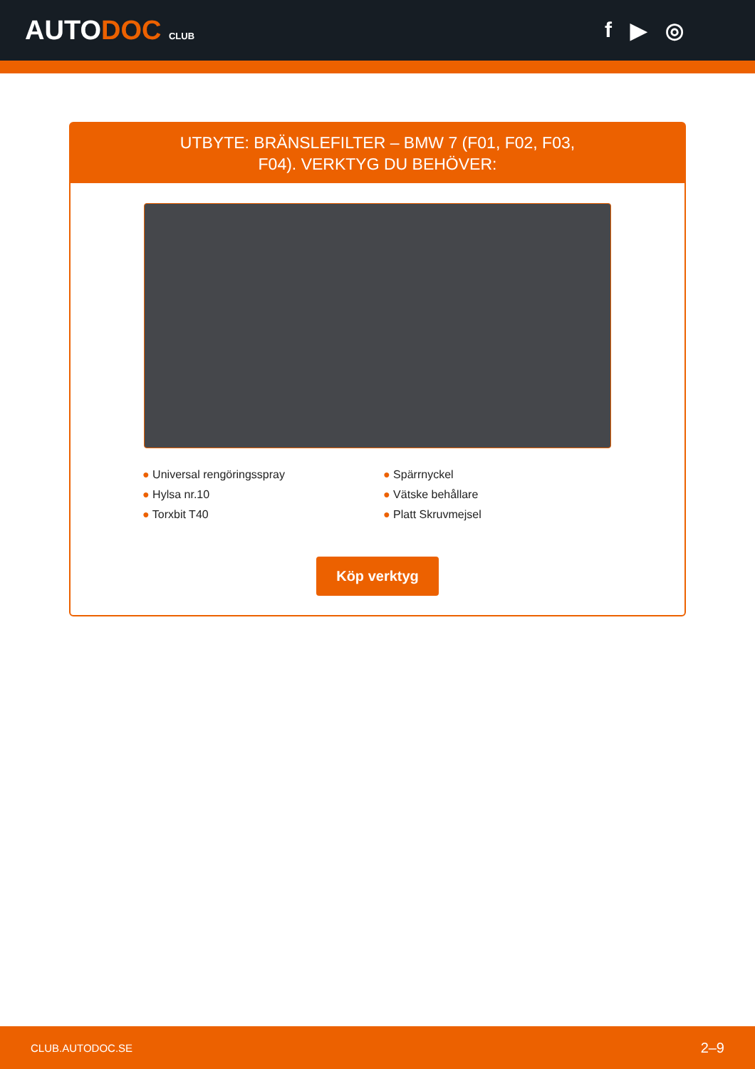AUTODOC CLUB
f ▶ ◎
UTBYTE: BRÄNSLEFILTER – BMW 7 (F01, F02, F03, F04). VERKTYG DU BEHÖVER:
● Universal rengöringsspray
● Hylsa nr.10
● Torxbit T40
● Spärrnyckel
● Vätske behållare
● Platt Skruvmejsel
Köp verktyg
CLUB.AUTODOC.SE 2–9